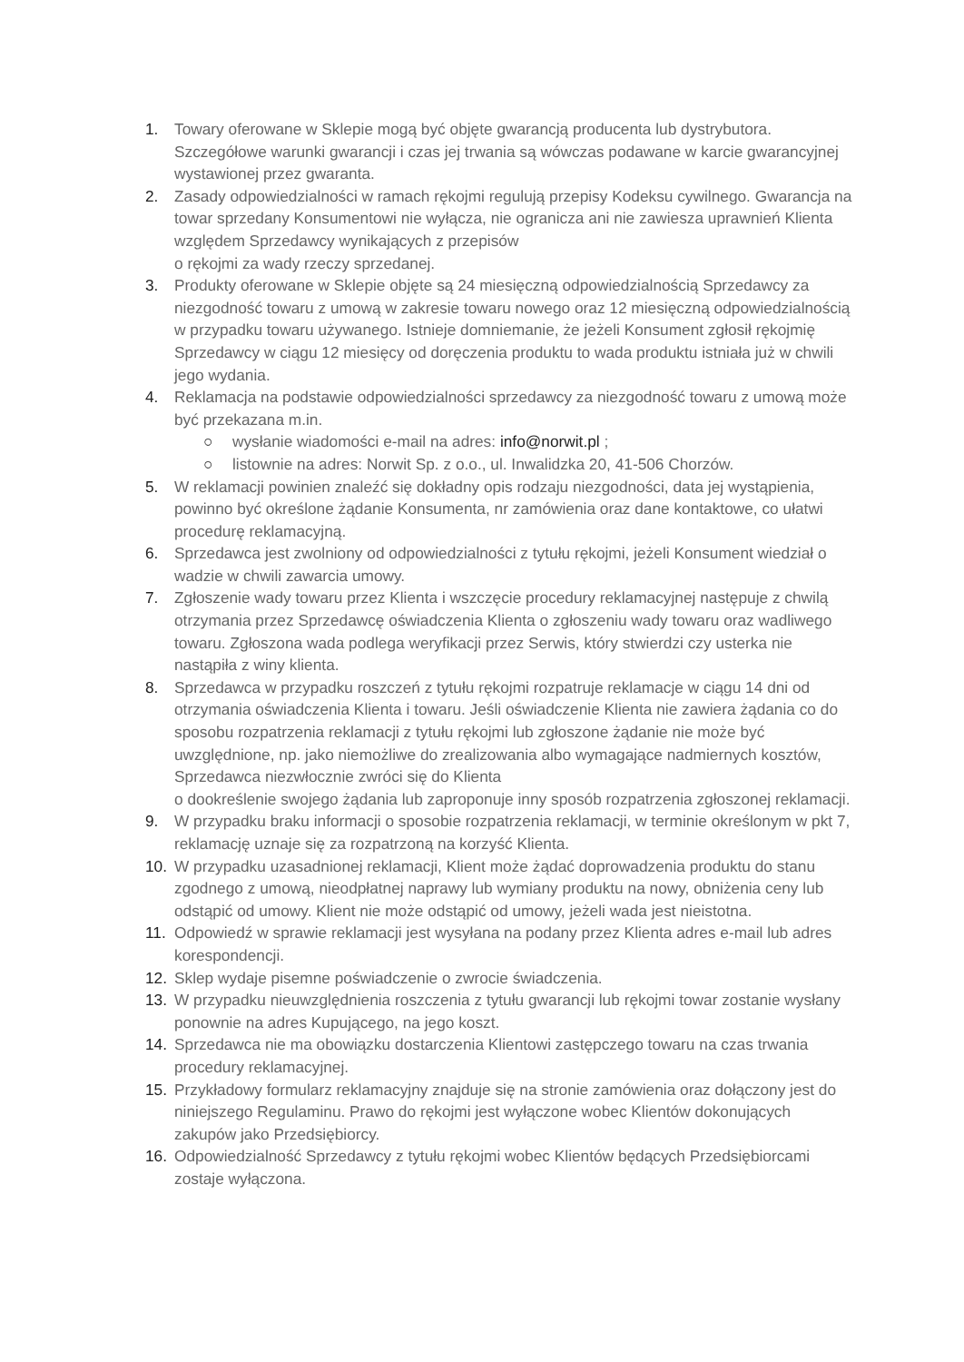1. Towary oferowane w Sklepie mogą być objęte gwarancją producenta lub dystrybutora. Szczegółowe warunki gwarancji i czas jej trwania są wówczas podawane w karcie gwarancyjnej wystawionej przez gwaranta.
2. Zasady odpowiedzialności w ramach rękojmi regulują przepisy Kodeksu cywilnego. Gwarancja na towar sprzedany Konsumentowi nie wyłącza, nie ogranicza ani nie zawiesza uprawnień Klienta względem Sprzedawcy wynikających z przepisów
o rękojmi za wady rzeczy sprzedanej.
3. Produkty oferowane w Sklepie objęte są 24 miesięczną odpowiedzialnością Sprzedawcy za niezgodność towaru z umową w zakresie towaru nowego oraz 12 miesięczną odpowiedzialnością w przypadku towaru używanego. Istnieje domniemanie, że jeżeli Konsument zgłosił rękojmię Sprzedawcy w ciągu 12 miesięcy od doręczenia produktu to wada produktu istniała już w chwili jego wydania.
4. Reklamacja na podstawie odpowiedzialności sprzedawcy za niezgodność towaru z umową może być przekazana m.in.
○ wysłanie wiadomości e-mail na adres: info@norwit.pl ;
○ listownie na adres: Norwit Sp. z o.o., ul. Inwalidzka 20, 41-506 Chorzów.
5. W reklamacji powinien znaleźć się dokładny opis rodzaju niezgodności, data jej wystąpienia, powinno być określone żądanie Konsumenta, nr zamówienia oraz dane kontaktowe, co ułatwi procedurę reklamacyjną.
6. Sprzedawca jest zwolniony od odpowiedzialności z tytułu rękojmi, jeżeli Konsument wiedział o wadzie w chwili zawarcia umowy.
7. Zgłoszenie wady towaru przez Klienta i wszczęcie procedury reklamacyjnej następuje z chwilą otrzymania przez Sprzedawcę oświadczenia Klienta o zgłoszeniu wady towaru oraz wadliwego towaru. Zgłoszona wada podlega weryfikacji przez Serwis, który stwierdzi czy usterka nie nastąpiła z winy klienta.
8. Sprzedawca w przypadku roszczeń z tytułu rękojmi rozpatruje reklamacje w ciągu 14 dni od otrzymania oświadczenia Klienta i towaru. Jeśli oświadczenie Klienta nie zawiera żądania co do sposobu rozpatrzenia reklamacji z tytułu rękojmi lub zgłoszone żądanie nie może być uwzględnione, np. jako niemożliwe do zrealizowania albo wymagające nadmiernych kosztów, Sprzedawca niezwłocznie zwróci się do Klienta
o dookreślenie swojego żądania lub zaproponuje inny sposób rozpatrzenia zgłoszonej reklamacji.
9. W przypadku braku informacji o sposobie rozpatrzenia reklamacji, w terminie określonym w pkt 7, reklamację uznaje się za rozpatrzoną na korzyść Klienta.
10. W przypadku uzasadnionej reklamacji, Klient może żądać doprowadzenia produktu do stanu zgodnego z umową, nieodpłatnej naprawy lub wymiany produktu na nowy, obniżenia ceny lub odstąpić od umowy. Klient nie może odstąpić od umowy, jeżeli wada jest nieistotna.
11. Odpowiedź w sprawie reklamacji jest wysyłana na podany przez Klienta adres e-mail lub adres korespondencji.
12. Sklep wydaje pisemne poświadczenie o zwrocie świadczenia.
13. W przypadku nieuwzględnienia roszczenia z tytułu gwarancji lub rękojmi towar zostanie wysłany ponownie na adres Kupującego, na jego koszt.
14. Sprzedawca nie ma obowiązku dostarczenia Klientowi zastępczego towaru na czas trwania procedury reklamacyjnej.
15. Przykładowy formularz reklamacyjny znajduje się na stronie zamówienia oraz dołączony jest do niniejszego Regulaminu. Prawo do rękojmi jest wyłączone wobec Klientów dokonujących zakupów jako Przedsiębiorcy.
16. Odpowiedzialność Sprzedawcy z tytułu rękojmi wobec Klientów będących Przedsiębiorcami zostaje wyłączona.